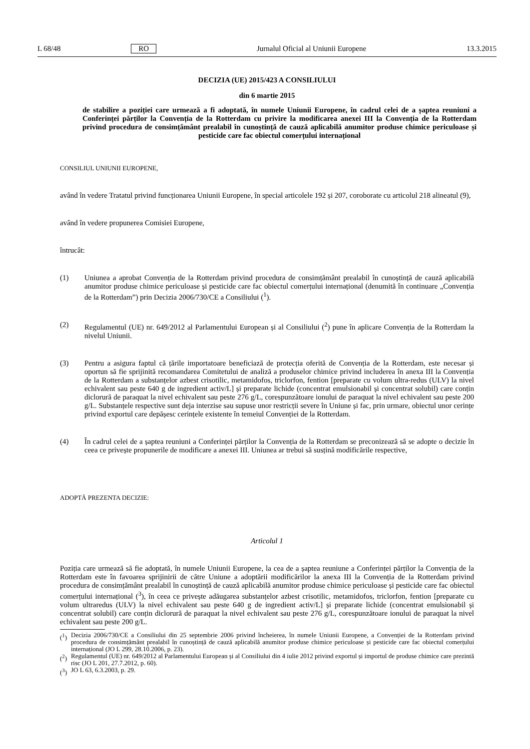L 68/48 RO Jurnalul Oficial al Uniunii Europene 13.3.2015
DECIZIA (UE) 2015/423 A CONSILIULUI
din 6 martie 2015
de stabilire a poziției care urmează a fi adoptată, în numele Uniunii Europene, în cadrul celei de a șaptea reuniuni a Conferinței părților la Convenția de la Rotterdam cu privire la modificarea anexei III la Convenția de la Rotterdam privind procedura de consimțământ prealabil în cunoștință de cauză aplicabilă anumitor produse chimice periculoase și pesticide care fac obiectul comerțului internațional
CONSILIUL UNIUNII EUROPENE,
având în vedere Tratatul privind funcționarea Uniunii Europene, în special articolele 192 și 207, coroborate cu articolul 218 alineatul (9),
având în vedere propunerea Comisiei Europene,
întrucât:
(1) Uniunea a aprobat Convenția de la Rotterdam privind procedura de consimțământ prealabil în cunoștință de cauză aplicabilă anumitor produse chimice periculoase și pesticide care fac obiectul comerțului internațional (denumită în continuare „Convenția de la Rotterdam”) prin Decizia 2006/730/CE a Consiliului (<sup>1</sup>).
(2) Regulamentul (UE) nr. 649/2012 al Parlamentului European și al Consiliului (<sup>2</sup>) pune în aplicare Convenția de la Rotterdam la nivelul Uniunii.
(3) Pentru a asigura faptul că țările importatoare beneficiază de protecția oferită de Convenția de la Rotterdam, este necesar și oportun să fie sprijinită recomandarea Comitetului de analiză a produselor chimice privind includerea în anexa III la Convenția de la Rotterdam a substanțelor azbest crisotilic, metamidofos, triclorfon, fention [preparate cu volum ultra-redus (ULV) la nivel echivalent sau peste 640 g de ingredient activ/L] și preparate lichide (concentrat emulsionabil și concentrat solubil) care conțin diclorură de paraquat la nivel echivalent sau peste 276 g/L, corespunzătoare ionului de paraquat la nivel echivalent sau peste 200 g/L. Substanțele respective sunt deja interzise sau supuse unor restricții severe în Uniune și fac, prin urmare, obiectul unor cerințe privind exportul care depășesc cerințele existente în temeiul Convenției de la Rotterdam.
(4) În cadrul celei de a șaptea reuniuni a Conferinței părților la Convenția de la Rotterdam se preconizează să se adopte o decizie în ceea ce privește propunerile de modificare a anexei III. Uniunea ar trebui să susțină modificările respective,
ADOPTĂ PREZENTA DECIZIE:
Articolul 1
Poziția care urmează să fie adoptată, în numele Uniunii Europene, la cea de a șaptea reuniune a Conferinței părților la Convenția de la Rotterdam este în favoarea sprijinirii de către Uniune a adoptării modificărilor la anexa III la Convenția de la Rotterdam privind procedura de consimțământ prealabil în cunoștință de cauză aplicabilă anumitor produse chimice periculoase și pesticide care fac obiectul comerțului internațional (<sup>3</sup>), în ceea ce privește adăugarea substanțelor azbest crisotilic, metamidofos, triclorfon, fention [preparate cu volum ultraredus (ULV) la nivel echivalent sau peste 640 g de ingredient activ/L] și preparate lichide (concentrat emulsionabil și concentrat solubil) care conțin diclorură de paraquat la nivel echivalent sau peste 276 g/L, corespunzătoare ionului de paraquat la nivel echivalent sau peste 200 g/L.
(<sup>1</sup>)
Decizia 2006/730/CE a Consiliului din 25 septembrie 2006 privind încheierea, în numele Uniunii Europene, a Convenției de la Rotterdam privind procedura de consimțământ prealabil în cunoștință de cauză aplicabilă anumitor produse chimice periculoase și pesticide care fac obiectul comerțului internațional (JO L 299, 28.10.2006, p. 23).
(<sup>2</sup>)
Regulamentul (UE) nr. 649/2012 al Parlamentului European și al Consiliului din 4 iulie 2012 privind exportul și importul de produse chimice care prezintă risc (JO L 201, 27.7.2012, p. 60).
(<sup>3</sup>)
JO L 63, 6.3.2003, p. 29.